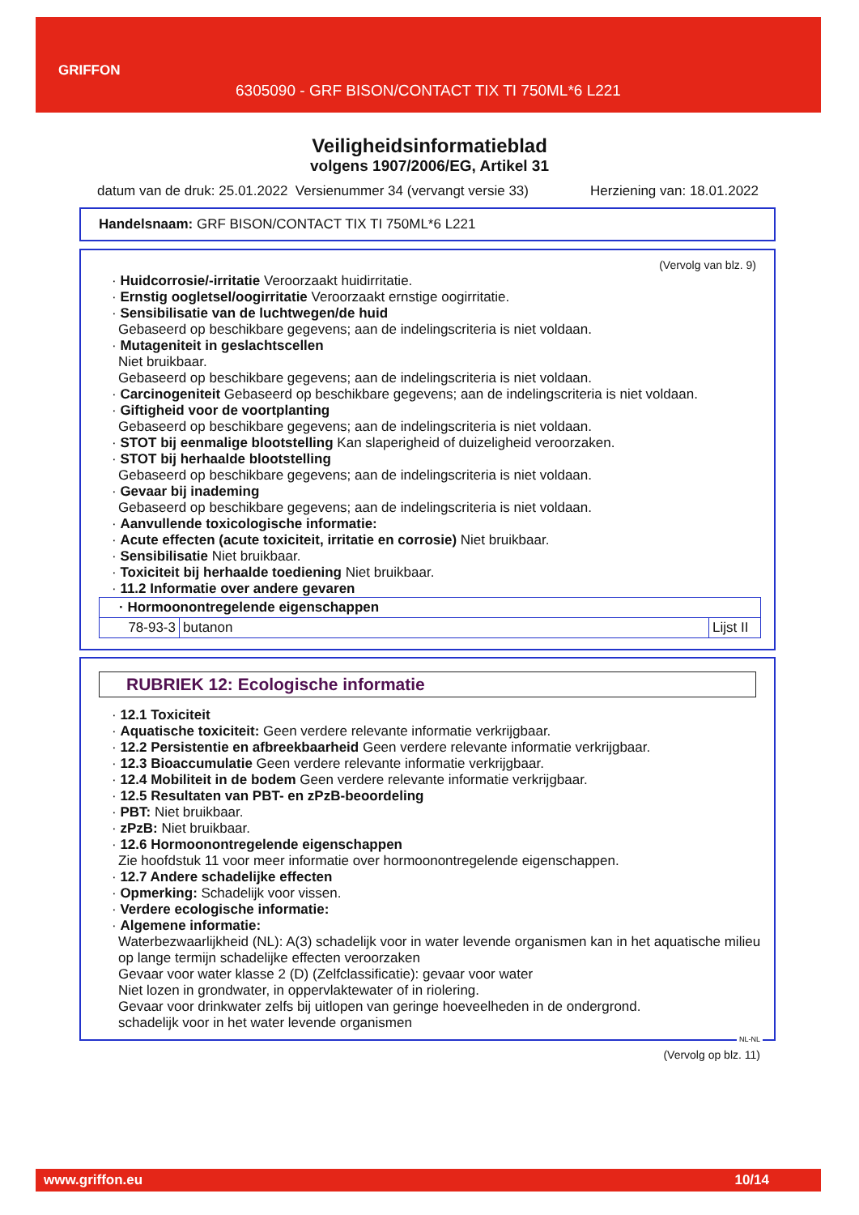GRIFFON
6305090 - GRF BISON/CONTACT TIX TI 750ML*6 L221
Veiligheidsinformatieblad
volgens 1907/2006/EG, Artikel 31
datum van de druk: 25.01.2022 Versienummer 34 (vervangt versie 33) Herziening van: 18.01.2022
Handelsnaam: GRF BISON/CONTACT TIX TI 750ML*6 L221
(Vervolg van blz. 9)
· Huidcorrosie/-irritatie Veroorzaakt huidirritatie.
· Ernstig oogletsel/oogirritatie Veroorzaakt ernstige oogirritatie.
· Sensibilisatie van de luchtwegen/de huid
Gebaseerd op beschikbare gegevens; aan de indelingscriteria is niet voldaan.
· Mutageniteit in geslachtscellen
Niet bruikbaar.
Gebaseerd op beschikbare gegevens; aan de indelingscriteria is niet voldaan.
· Carcinogeniteit Gebaseerd op beschikbare gegevens; aan de indelingscriteria is niet voldaan.
· Giftigheid voor de voortplanting
Gebaseerd op beschikbare gegevens; aan de indelingscriteria is niet voldaan.
· STOT bij eenmalige blootstelling Kan slaperigheid of duizeligheid veroorzaken.
· STOT bij herhaalde blootstelling
Gebaseerd op beschikbare gegevens; aan de indelingscriteria is niet voldaan.
· Gevaar bij inademing
Gebaseerd op beschikbare gegevens; aan de indelingscriteria is niet voldaan.
· Aanvullende toxicologische informatie:
· Acute effecten (acute toxiciteit, irritatie en corrosie) Niet bruikbaar.
· Sensibilisatie Niet bruikbaar.
· Toxiciteit bij herhaalde toediening Niet bruikbaar.
· 11.2 Informatie over andere gevaren
| · Hormoonontregelende eigenschappen | | |
| 78-93-3 | butanon | Lijst II |
RUBRIEK 12: Ecologische informatie
· 12.1 Toxiciteit
· Aquatische toxiciteit: Geen verdere relevante informatie verkrijgbaar.
· 12.2 Persistentie en afbreekbaarheid Geen verdere relevante informatie verkrijgbaar.
· 12.3 Bioaccumulatie Geen verdere relevante informatie verkrijgbaar.
· 12.4 Mobiliteit in de bodem Geen verdere relevante informatie verkrijgbaar.
· 12.5 Resultaten van PBT- en zPzB-beoordeling
· PBT: Niet bruikbaar.
· zPzB: Niet bruikbaar.
· 12.6 Hormoonontregelende eigenschappen
Zie hoofdstuk 11 voor meer informatie over hormoonontregelende eigenschappen.
· 12.7 Andere schadelijke effecten
· Opmerking: Schadelijk voor vissen.
· Verdere ecologische informatie:
· Algemene informatie:
Waterbezwaarlijkheid (NL): A(3) schadelijk voor in water levende organismen kan in het aquatische milieu op lange termijn schadelijke effecten veroorzaken
Gevaar voor water klasse 2 (D) (Zelfclassificatie): gevaar voor water
Niet lozen in grondwater, in oppervlaktewater of in riolering.
Gevaar voor drinkwater zelfs bij uitlopen van geringe hoeveelheden in de ondergrond.
schadelijk voor in het water levende organismen
NL-NL
(Vervolg op blz. 11)
www.griffon.eu 10/14